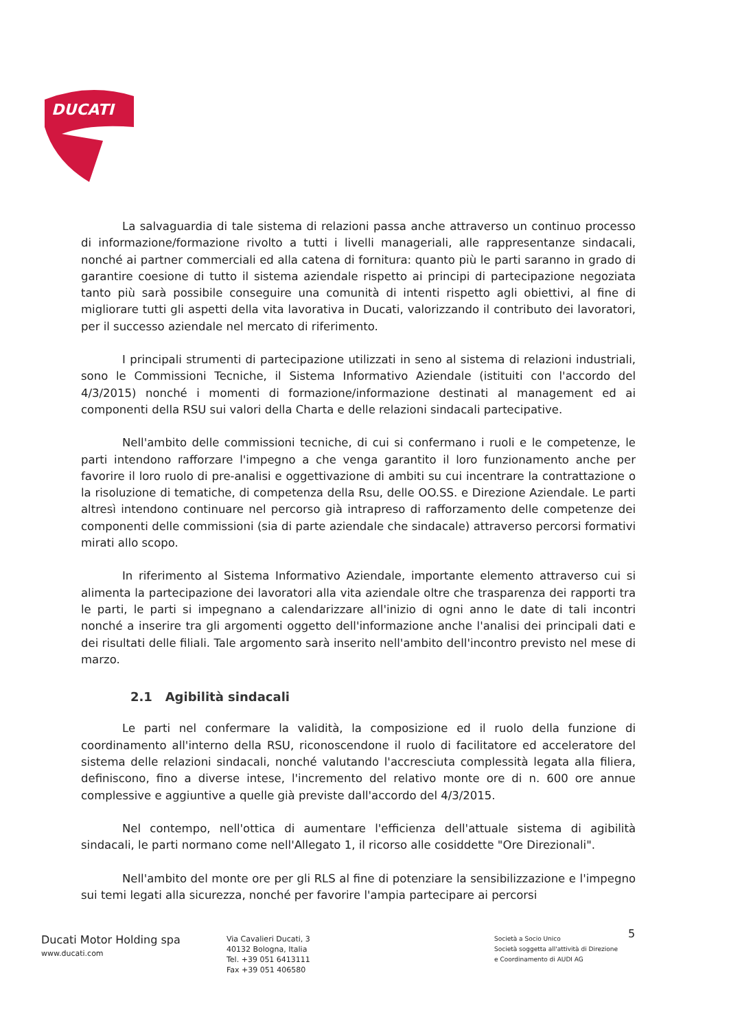DUCATI
La salvaguardia di tale sistema di relazioni passa anche attraverso un continuo processo di informazione/formazione rivolto a tutti i livelli manageriali, alle rappresentanze sindacali, nonché ai partner commerciali ed alla catena di fornitura: quanto più le parti saranno in grado di garantire coesione di tutto il sistema aziendale rispetto ai principi di partecipazione negoziata tanto più sarà possibile conseguire una comunità di intenti rispetto agli obiettivi, al fine di migliorare tutti gli aspetti della vita lavorativa in Ducati, valorizzando il contributo dei lavoratori, per il successo aziendale nel mercato di riferimento.
I principali strumenti di partecipazione utilizzati in seno al sistema di relazioni industriali, sono le Commissioni Tecniche, il Sistema Informativo Aziendale (istituiti con l'accordo del 4/3/2015) nonché i momenti di formazione/informazione destinati al management ed ai componenti della RSU sui valori della Charta e delle relazioni sindacali partecipative.
Nell'ambito delle commissioni tecniche, di cui si confermano i ruoli e le competenze, le parti intendono rafforzare l'impegno a che venga garantito il loro funzionamento anche per favorire il loro ruolo di pre-analisi e oggettivazione di ambiti su cui incentrare la contrattazione o la risoluzione di tematiche, di competenza della Rsu, delle OO.SS. e Direzione Aziendale. Le parti altresì intendono continuare nel percorso già intrapreso di rafforzamento delle competenze dei componenti delle commissioni (sia di parte aziendale che sindacale) attraverso percorsi formativi mirati allo scopo.
In riferimento al Sistema Informativo Aziendale, importante elemento attraverso cui si alimenta la partecipazione dei lavoratori alla vita aziendale oltre che trasparenza dei rapporti tra le parti, le parti si impegnano a calendarizzare all'inizio di ogni anno le date di tali incontri nonché a inserire tra gli argomenti oggetto dell'informazione anche l'analisi dei principali dati e dei risultati delle filiali. Tale argomento sarà inserito nell'ambito dell'incontro previsto nel mese di marzo.
2.1 Agibilità sindacali
Le parti nel confermare la validità, la composizione ed il ruolo della funzione di coordinamento all'interno della RSU, riconoscendone il ruolo di facilitatore ed acceleratore del sistema delle relazioni sindacali, nonché valutando l'accresciuta complessità legata alla filiera, definiscono, fino a diverse intese, l'incremento del relativo monte ore di n. 600 ore annue complessive e aggiuntive a quelle già previste dall'accordo del 4/3/2015.
Nel contempo, nell'ottica di aumentare l'efficienza dell'attuale sistema di agibilità sindacali, le parti normano come nell'Allegato 1, il ricorso alle cosiddette "Ore Direzionali".
Nell'ambito del monte ore per gli RLS al fine di potenziare la sensibilizzazione e l'impegno sui temi legati alla sicurezza, nonché per favorire l'ampia partecipare ai percorsi
5
Ducati Motor Holding spa
www.ducati.com
Via Cavalieri Ducati, 3
40132 Bologna, Italia
Tel. +39 051 6413111
Fax +39 051 406580
Società a Socio Unico
Società soggetta all'attività di Direzione
e Coordinamento di AUDI AG